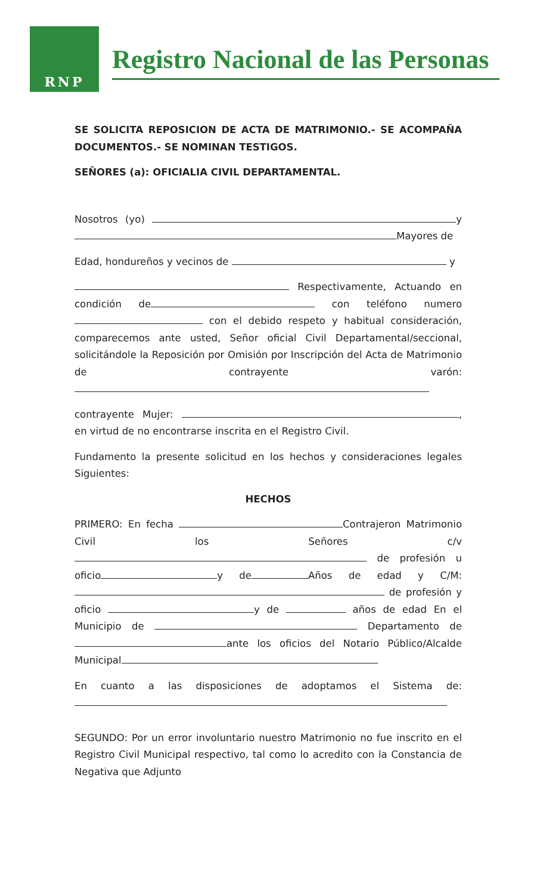RNP
Registro Nacional de las Personas
SE SOLICITA REPOSICION DE ACTA DE MATRIMONIO.- SE ACOMPAÑA DOCUMENTOS.- SE NOMINAN TESTIGOS.
SEÑORES (a): OFICIALIA CIVIL DEPARTAMENTAL.
Nosotros (yo) y Mayores de
Edad, hondureños y vecinos de y
Respectivamente, Actuando en condición de con teléfono numero con el debido respeto y habitual consideración, comparecemos ante usted, Señor oficial Civil Departamental/seccional, solicitándole la Reposición por Omisión por Inscripción del Acta de Matrimonio de contrayente varón:
contrayente Mujer: , en virtud de no encontrarse inscrita en el Registro Civil.
Fundamento la presente solicitud en los hechos y consideraciones legales Siguientes:
HECHOS
PRIMERO: En fecha Contrajeron Matrimonio Civil los Señores c/v de profesión u oficio y de Años de edad y C/M: de profesión y oficio y de años de edad En el Municipio de Departamento de ante los oficios del Notario Público/Alcalde Municipal
En cuanto a las disposiciones de adoptamos el Sistema de:
SEGUNDO: Por un error involuntario nuestro Matrimonio no fue inscrito en el Registro Civil Municipal respectivo, tal como lo acredito con la Constancia de Negativa que Adjunto